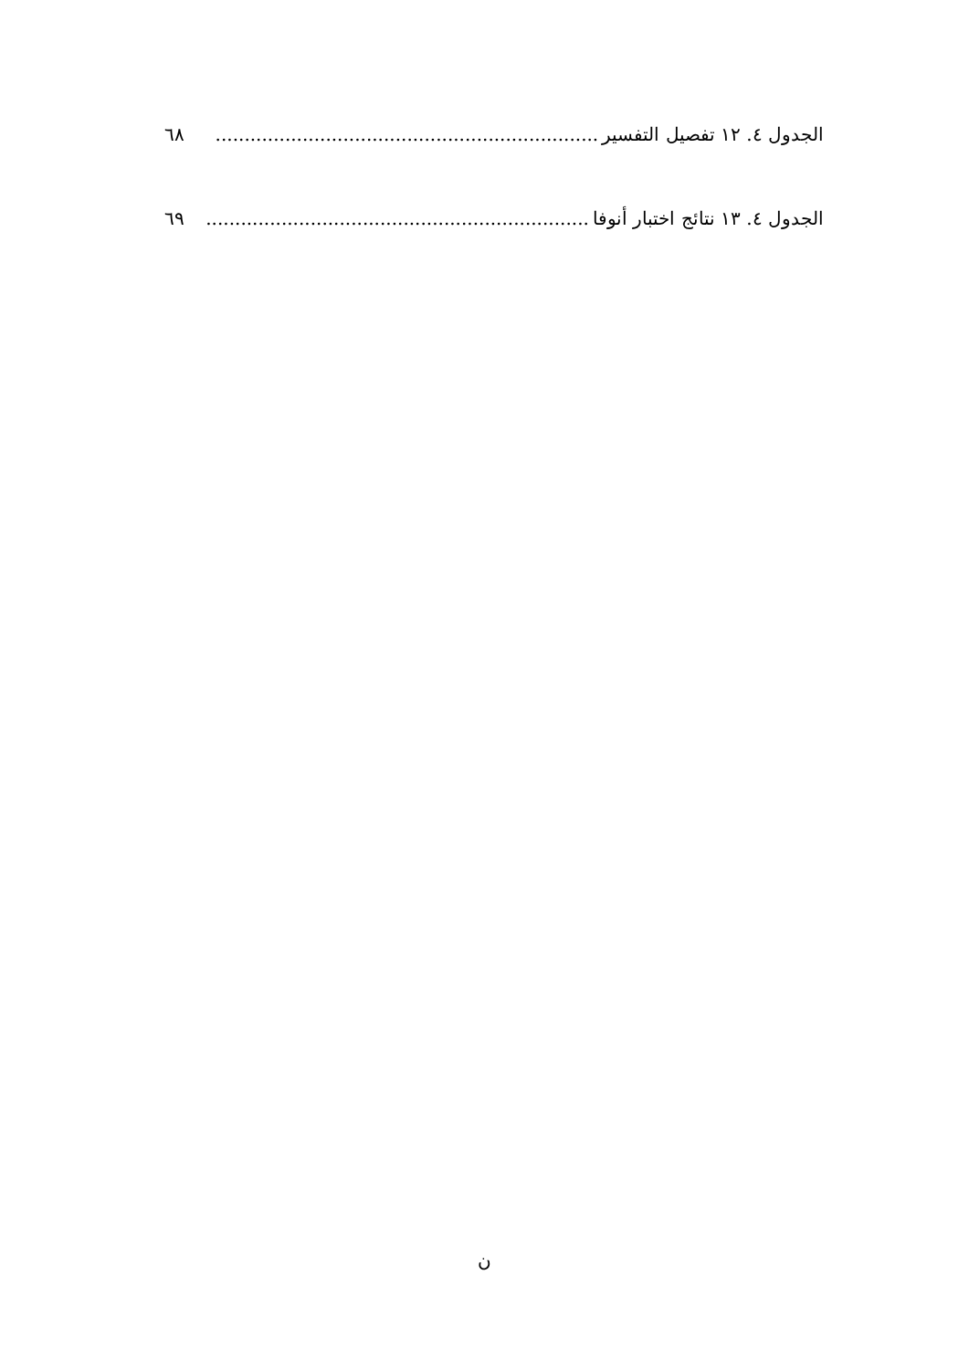الجدول ٤. ١٢ تفصيل التفسير.................................................................. ٦٨
الجدول ٤. ١٣ نتائج اختبار أنوفا.................................................................. ٦٩
ن